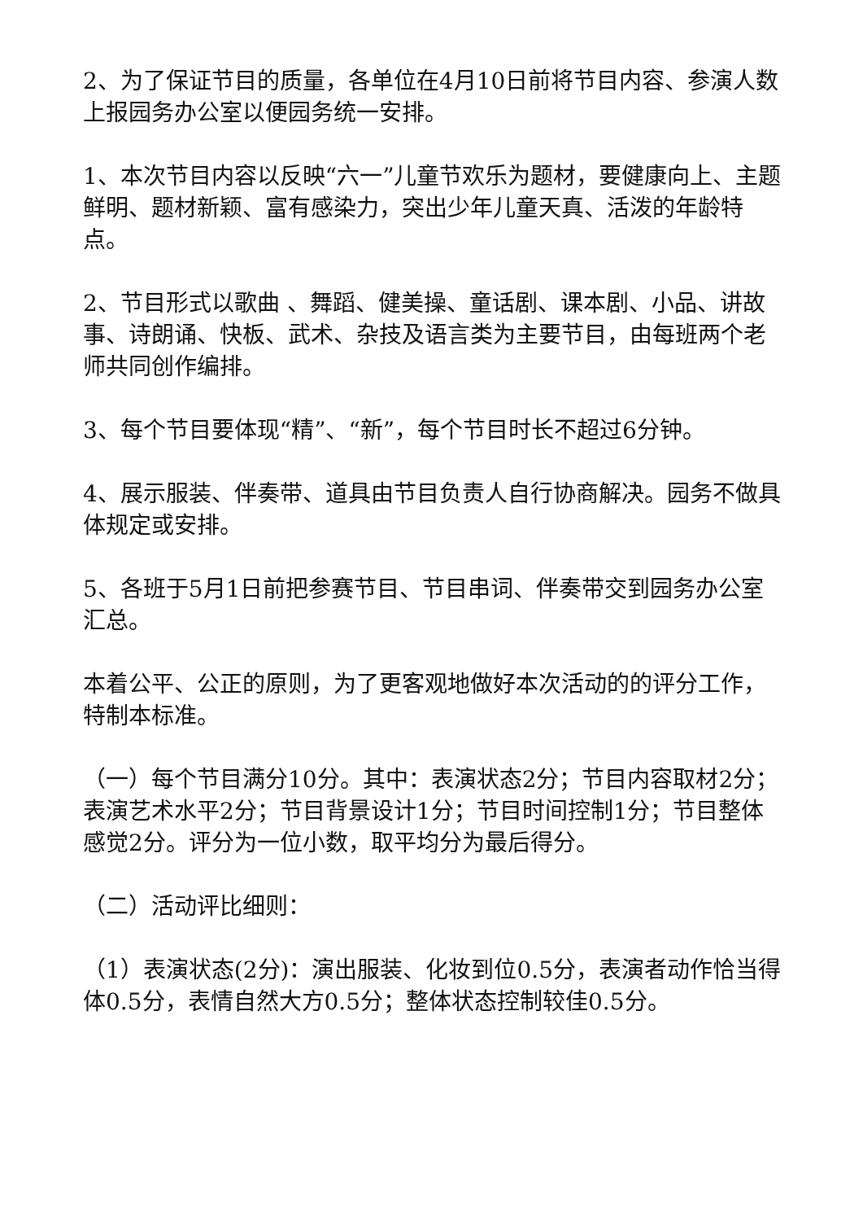2、为了保证节目的质量，各单位在4月10日前将节目内容、参演人数上报园务办公室以便园务统一安排。
1、本次节目内容以反映“六一”儿童节欢乐为题材，要健康向上、主题鲜明、题材新颖、富有感染力，突出少年儿童天真、活泼的年龄特点。
2、节目形式以歌曲 、舞蹈、健美操、童话剧、课本剧、小品、讲故事、诗朗诵、快板、武术、杂技及语言类为主要节目，由每班两个老师共同创作编排。
3、每个节目要体现“精”、“新”，每个节目时长不超过6分钟。
4、展示服装、伴奏带、道具由节目负责人自行协商解决。园务不做具体规定或安排。
5、各班于5月1日前把参赛节目、节目串词、伴奏带交到园务办公室汇总。
本着公平、公正的原则，为了更客观地做好本次活动的的评分工作，特制本标准。
（一）每个节目满分10分。其中：表演状态2分；节目内容取材2分；表演艺术水平2分；节目背景设计1分；节目时间控制1分；节目整体感觉2分。评分为一位小数，取平均分为最后得分。
（二）活动评比细则：
（1）表演状态(2分)：演出服装、化妆到位0.5分，表演者动作恰当得体0.5分，表情自然大方0.5分；整体状态控制较佳0.5分。